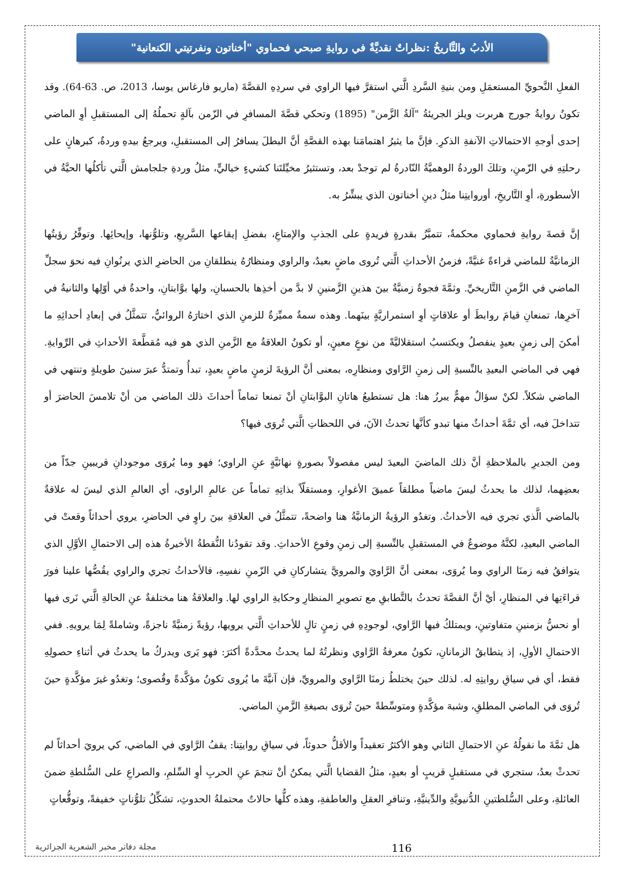الأدبُ والتَّاريخُ :نظراتٌ نقديَّةٌ في روايةِ صبحي فحماوي "أخناتون ونفرتيتي الكنعانية"
الفعلِ النَّحويِّ المستعمَلِ ومن بنيةِ السَّردِ الَّتي استقرَّ فيها الراوي في سردِهِ القصَّةَ (ماريو فارغاس يوسا، 2013، ص. 63-64). وقد تكونُ روايةُ جورج هربرت ويلز الجريئةُ "آلةُ الزَّمن" (1895) وتحكي قصَّةَ المسافرِ في الزّمن بآلةٍ تحملُهُ إلى المستقبلِ أوِ الماضي إحدى أوجهِ الاحتمالاتِ الآنفةِ الذكرِ. فإنَّ ما يثيرُ اهتمامَنا بهذه القصَّةِ أنَّ البطلَ يسافرُ إلى المستقبلِ، ويرجعُ بيدهِ وردةٌ، كبرهانٍ على رحلتِهِ في الزّمنِ، وتلكَ الوردةُ الوهميَّةُ النّادرةُ لم توجدْ بعد، وتستثيرُ مخيِّلتَنا كشيءٍ خياليٍّ، مثلُ وردةِ جلجامش الَّتي تأكلُها الحيَّةُ في الأسطورةِ، أوِ التَّاريخِ، أوروايتِنا مثلُ دينِ أخناتون الذي يبشِّرُ به.
إنَّ قصةَ روايةِ فحماوي محكمةٌ، تتميَّزُ بقدرةٍ فريدةٍ على الجذبِ والإمتاعِ، بفضلِ إيقاعها السَّريعِ، وتلوُّنها، وإيحائِها. وتوفِّرُ رؤيتُها الزمانيَّةُ للماضي قراءةً غنيَّةً، فزمنُ الأحداثِ الَّتي تُروى ماضٍ بعيدٌ، والراوي ومنظارُهُ ينطلقانِ من الحاضرِ الذي يرنُوانِ فيه نحوَ سجلِّ الماضي في الزَّمنِ التَّاريخيِّ. وثمَّةَ فجوةٌ زمنيَّةٌ بينَ هذينِ الزَّمنينِ لا بدَّ من أخذِها بالحسبانِ، ولها بوَّابتانِ، واحدةٌ في أوّلِها والثانيةُ في آخرِها، تمنعانِ قيامَ روابطَ أو علاقاتٍ أوِ استمراريَّةٍ بينَهما. وهذه سمةٌ مميِّزةٌ للزمنِ الذي اختارَهُ الروائيُّ، تتمثَّلُ في إبعادِ أحداثِهِ ما أمكنَ إلى زمنٍ بعيدٍ ينفصلُ ويكتسبُ استقلاليَّةً من نوعٍ معينٍ، أو تكونُ العلاقةُ مع الزَّمنِ الذي هو فيه مُقطَّعةَ الأحداثِ في الرِّوايةِ. فهي في الماضي البعيدِ بالنِّسبةِ إلى زمنِ الرَّاوي ومنظارِه، بمعنى أنَّ الرؤيةَ لزمنٍ ماضٍ بعيدٍ، تبدأُ وتمتدُّ عبرَ سنينَ طويلةٍ وتنتهي في الماضي شكلاً. لكنْ سؤالٌ مهمٌّ يبرزُ هنا: هل تستطيعُ هاتانِ البوَّابتانِ أنْ تمنعا تماماً أحداثَ ذلك الماضي من أنْ تلامسَ الحاضرَ أو تتداخلَ فيه، أي ثمَّةَ أحداثٌ منها تبدو كأنَّها تحدثُ الآنَ، في اللحظاتِ الَّتي تُروَى فيها؟
ومن الجديرِ بالملاحظةِ أنَّ ذلك الماضيَ البعيدَ ليس مفصولاً بصورةٍ نهائيَّةٍ عنِ الراوي؛ فهو وما يُروَى موجودانِ قريبينِ جدّاً من بعضِهما، لذلك ما يحدثُ ليسَ ماضياً مطلقاً عميقَ الأغوارِ، ومستقلّاً بذاتِهِ تماماً عن عالمِ الراوي، أي العالمِ الذي ليسَ له علاقةٌ بالماضي الَّذي تجري فيه الأحداثُ. وتغدُو الرؤيةُ الزمانيَّةُ هنا واضحةً، تتمثَّلُ في العلاقةِ بينَ راوٍ في الحاضرِ، يروي أحداثاً وقعتْ في الماضي البعيدِ، لكنَّهُ موضوعٌ في المستقبلِ بالنِّسبةِ إلى زمنِ وقوعِ الأحداثِ. وقد تقودُنا النُّقطةُ الأخيرةُ هذه إلى الاحتمالِ الأوَّلِ الذي يتوافقُ فيه زمنَا الراوي وما يُروَى، بمعنى أنَّ الرَّاويَ والمرويَّ يتشاركانِ في الزّمنِ نفسِهِ، فالأحداثُ تجري والراوي يقُصُّها علينا فورَ قراءَتِها في المنظارِ، أيْ أنَّ القصَّةَ تحدثُ بالتَّطابقِ مع تصويرِ المنظارِ وحكايةِ الراوي لها. والعلاقةُ هنا مختلفةٌ عنِ الحالةِ الَّتي نَرى فيها أو نحسُّ بزمنينِ متفاوتينِ، ويمتلكُ فيها الرَّاوي، لوجودِهِ في زمنٍ تالٍ للأحداثِ الَّتي يرويها، رؤيةً زمنيَّةً ناجزةً، وشاملةً لِمَا يرويهِ. ففي الاحتمالِ الأولِ، إذ يتطابقُ الزمانانِ، تكونُ معرفةُ الرَّاوي ونظرتُهُ لما يحدثُ محدَّدةً أكثرَ: فهو يَرى ويدركُ ما يحدثُ في أثناءِ حصولِهِ فقط، أي في سياقِ روايتِهِ له. لذلك حينَ يختلطُ زمنَا الرَّاوي والمرويِّ، فإن آنيَّةَ ما يُروى تكونُ مؤكَّدةً وقُصوى؛ وتغدُو غيرَ مؤكَّدةٍ حينَ تُروَى في الماضي المطلقِ، وشبهَ مؤكَّدةٍ ومتوسِّطةً حينَ تُروَى بصيغةِ الزَّمنِ الماضي.
هل ثمَّةَ ما نقولُهُ عنِ الاحتمالِ الثاني وهو الأكثرُ تعقيداً والأقلُّ حدوثاً، في سياقِ روايتِنا: يقفُ الرَّاوي في الماضي، كي يرويَ أحداثاً لم تحدثْ بعدُ، ستجري في مستقبلٍ قريبٍ أو بعيدٍ، مثلُ القضايا الَّتي يمكنُ أنْ تنجمَ عنِ الحربِ أوِ السِّلمِ، والصراعِ على السُّلطةِ ضمنَ العائلةِ، وعلى السُّلطتينِ الدُّنيويَّةِ والدِّينيَّةِ، وتنافرِ العقلِ والعاطفةِ، وهذه كلُّها حالاتٌ محتملةُ الحدوثِ، تشكِّلُ تلوُّناتٍ خفيفةً، وتوقُّعاتٍ
116 مجلة دفاتر مخبر الشعرية الجزائرية